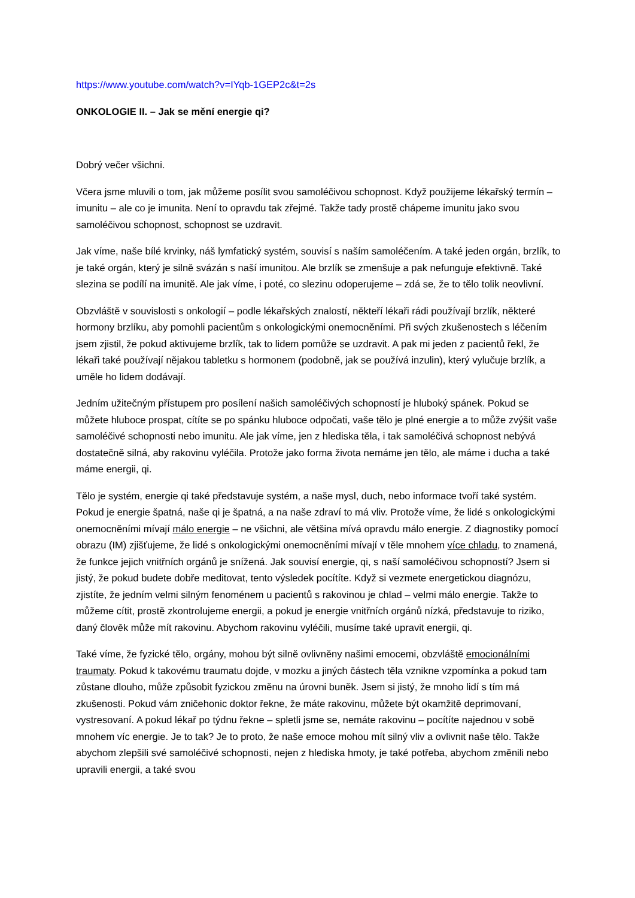https://www.youtube.com/watch?v=IYqb-1GEP2c&t=2s
ONKOLOGIE II. – Jak se mění energie qi?
Dobrý večer všichni.
Včera jsme mluvili o tom, jak můžeme posílit svou samoléčivou schopnost. Když použijeme lékařský termín – imunitu – ale co je imunita. Není to opravdu tak zřejmé. Takže tady prostě chápeme imunitu jako svou samoléčivou schopnost, schopnost se uzdravit.
Jak víme, naše bílé krvinky, náš lymfatický systém, souvisí s naším samoléčením. A také jeden orgán, brzlík, to je také orgán, který je silně svázán s naší imunitou. Ale brzlík se zmenšuje a pak nefunguje efektivně. Také slezina se podílí na imunitě. Ale jak víme, i poté, co slezinu odoperujeme – zdá se, že to tělo tolik neovlivní.
Obzvláště v souvislosti s onkologií – podle lékařských znalostí, někteří lékaři rádi používají brzlík, některé hormony brzlíku, aby pomohli pacientům s onkologickými onemocněními. Při svých zkušenostech s léčením jsem zjistil, že pokud aktivujeme brzlík, tak to lidem pomůže se uzdravit. A pak mi jeden z pacientů řekl, že lékaři také používají nějakou tabletku s hormonem (podobně, jak se používá inzulin), který vylučuje brzlík, a uměle ho lidem dodávají.
Jedním užitečným přístupem pro posílení našich samoléčivých schopností je hluboký spánek. Pokud se můžete hluboce prospat, cítíte se po spánku hluboce odpočati, vaše tělo je plné energie a to může zvýšit vaše samoléčivé schopnosti nebo imunitu. Ale jak víme, jen z hlediska těla, i tak samoléčivá schopnost nebývá dostatečně silná, aby rakovinu vyléčila. Protože jako forma života nemáme jen tělo, ale máme i ducha a také máme energii, qi.
Tělo je systém, energie qi také představuje systém, a naše mysl, duch, nebo informace tvoří také systém. Pokud je energie špatná, naše qi je špatná, a na naše zdraví to má vliv. Protože víme, že lidé s onkologickými onemocněními mívají málo energie – ne všichni, ale většina mívá opravdu málo energie. Z diagnostiky pomocí obrazu (IM) zjišťujeme, že lidé s onkologickými onemocněními mívají v těle mnohem více chladu, to znamená, že funkce jejich vnitřních orgánů je snížená. Jak souvisí energie, qi, s naší samoléčivou schopností? Jsem si jistý, že pokud budete dobře meditovat, tento výsledek pocítíte. Když si vezmete energetickou diagnózu, zjistíte, že jedním velmi silným fenoménem u pacientů s rakovinou je chlad – velmi málo energie. Takže to můžeme cítit, prostě zkontrolujeme energii, a pokud je energie vnitřních orgánů nízká, představuje to riziko, daný člověk může mít rakovinu. Abychom rakovinu vyléčili, musíme také upravit energii, qi.
Také víme, že fyzické tělo, orgány, mohou být silně ovlivněny našimi emocemi, obzvláště emocionálními traumaty. Pokud k takovému traumatu dojde, v mozku a jiných částech těla vznikne vzpomínka a pokud tam zůstane dlouho, může způsobit fyzickou změnu na úrovni buněk. Jsem si jistý, že mnoho lidí s tím má zkušenosti. Pokud vám zničehonic doktor řekne, že máte rakovinu, můžete být okamžitě deprimovaní, vystresovaní. A pokud lékař po týdnu řekne – spletli jsme se, nemáte rakovinu – pocítíte najednou v sobě mnohem víc energie. Je to tak? Je to proto, že naše emoce mohou mít silný vliv a ovlivnit naše tělo. Takže abychom zlepšili své samoléčivé schopnosti, nejen z hlediska hmoty, je také potřeba, abychom změnili nebo upravili energii, a také svou